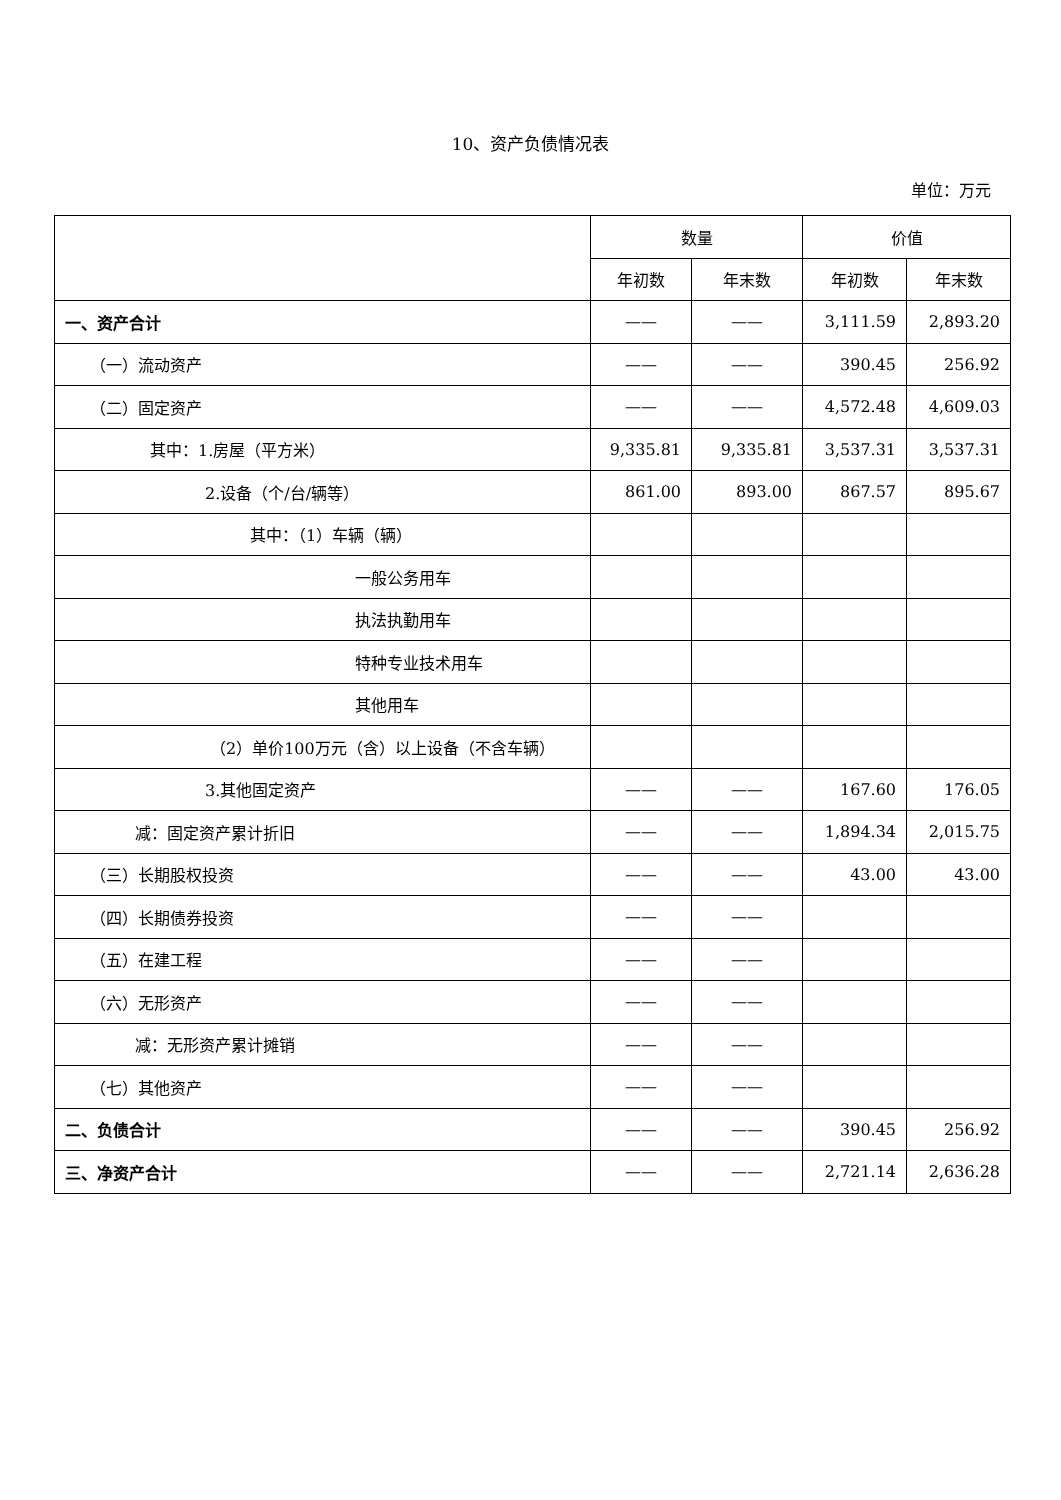10、资产负债情况表
单位：万元
| | 数量 | | 价值 | |
| --- | --- | --- | --- | --- |
| | 年初数 | 年末数 | 年初数 | 年末数 |
| 一、资产合计 | —— | —— | 3,111.59 | 2,893.20 |
| （一）流动资产 | —— | —— | 390.45 | 256.92 |
| （二）固定资产 | —— | —— | 4,572.48 | 4,609.03 |
| 其中：1.房屋（平方米） | 9,335.81 | 9,335.81 | 3,537.31 | 3,537.31 |
| 2.设备（个/台/辆等） | 861.00 | 893.00 | 867.57 | 895.67 |
| 其中：（1）车辆（辆） | | | | |
| 一般公务用车 | | | | |
| 执法执勤用车 | | | | |
| 特种专业技术用车 | | | | |
| 其他用车 | | | | |
| （2）单价100万元（含）以上设备（不含车辆） | | | | |
| 3.其他固定资产 | —— | —— | 167.60 | 176.05 |
| 减：固定资产累计折旧 | —— | —— | 1,894.34 | 2,015.75 |
| （三）长期股权投资 | —— | —— | 43.00 | 43.00 |
| （四）长期债券投资 | —— | —— | | |
| （五）在建工程 | —— | —— | | |
| （六）无形资产 | —— | —— | | |
| 减：无形资产累计摊销 | —— | —— | | |
| （七）其他资产 | —— | —— | | |
| 二、负债合计 | —— | —— | 390.45 | 256.92 |
| 三、净资产合计 | —— | —— | 2,721.14 | 2,636.28 |